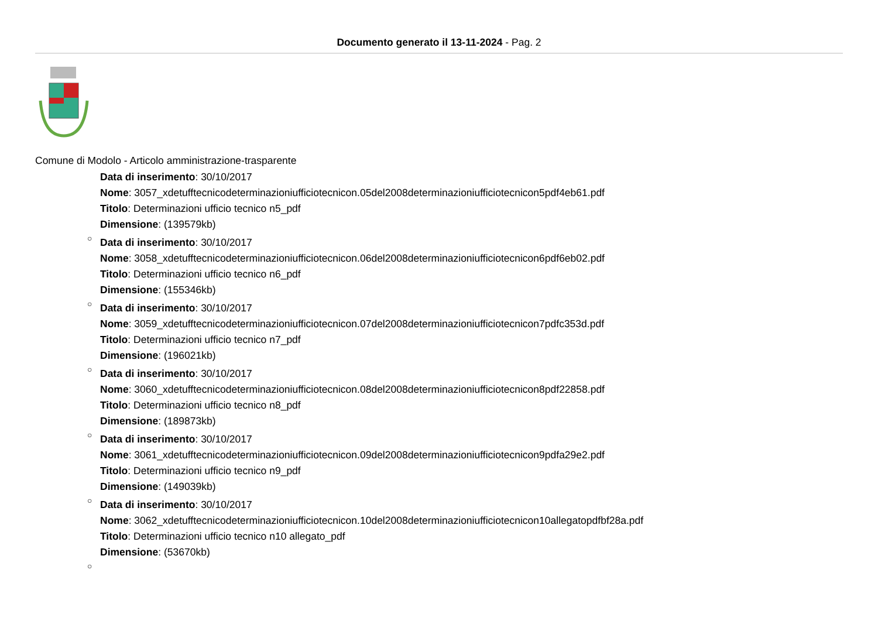Documento generato il 13-11-2024 - Pag. 2
Comune di Modolo - Articolo amministrazione-trasparente
Data di inserimento: 30/10/2017
Nome: 3057_xdetufftecnicodeterminazioniufficiotecnicon.05del2008determinazioniufficiotecnicon5pdf4eb61.pdf
Titolo: Determinazioni ufficio tecnico n5_pdf
Dimensione: (139579kb)
○
Data di inserimento: 30/10/2017
Nome: 3058_xdetufftecnicodeterminazioniufficiotecnicon.06del2008determinazioniufficiotecnicon6pdf6eb02.pdf
Titolo: Determinazioni ufficio tecnico n6_pdf
Dimensione: (155346kb)
○
Data di inserimento: 30/10/2017
Nome: 3059_xdetufftecnicodeterminazioniufficiotecnicon.07del2008determinazioniufficiotecnicon7pdfc353d.pdf
Titolo: Determinazioni ufficio tecnico n7_pdf
Dimensione: (196021kb)
○
Data di inserimento: 30/10/2017
Nome: 3060_xdetufftecnicodeterminazioniufficiotecnicon.08del2008determinazioniufficiotecnicon8pdf22858.pdf
Titolo: Determinazioni ufficio tecnico n8_pdf
Dimensione: (189873kb)
○
Data di inserimento: 30/10/2017
Nome: 3061_xdetufftecnicodeterminazioniufficiotecnicon.09del2008determinazioniufficiotecnicon9pdfa29e2.pdf
Titolo: Determinazioni ufficio tecnico n9_pdf
Dimensione: (149039kb)
○
Data di inserimento: 30/10/2017
Nome: 3062_xdetufftecnicodeterminazioniufficiotecnicon.10del2008determinazioniufficiotecnicon10allegatopdfbf28a.pdf
Titolo: Determinazioni ufficio tecnico n10 allegato_pdf
Dimensione: (53670kb)
○